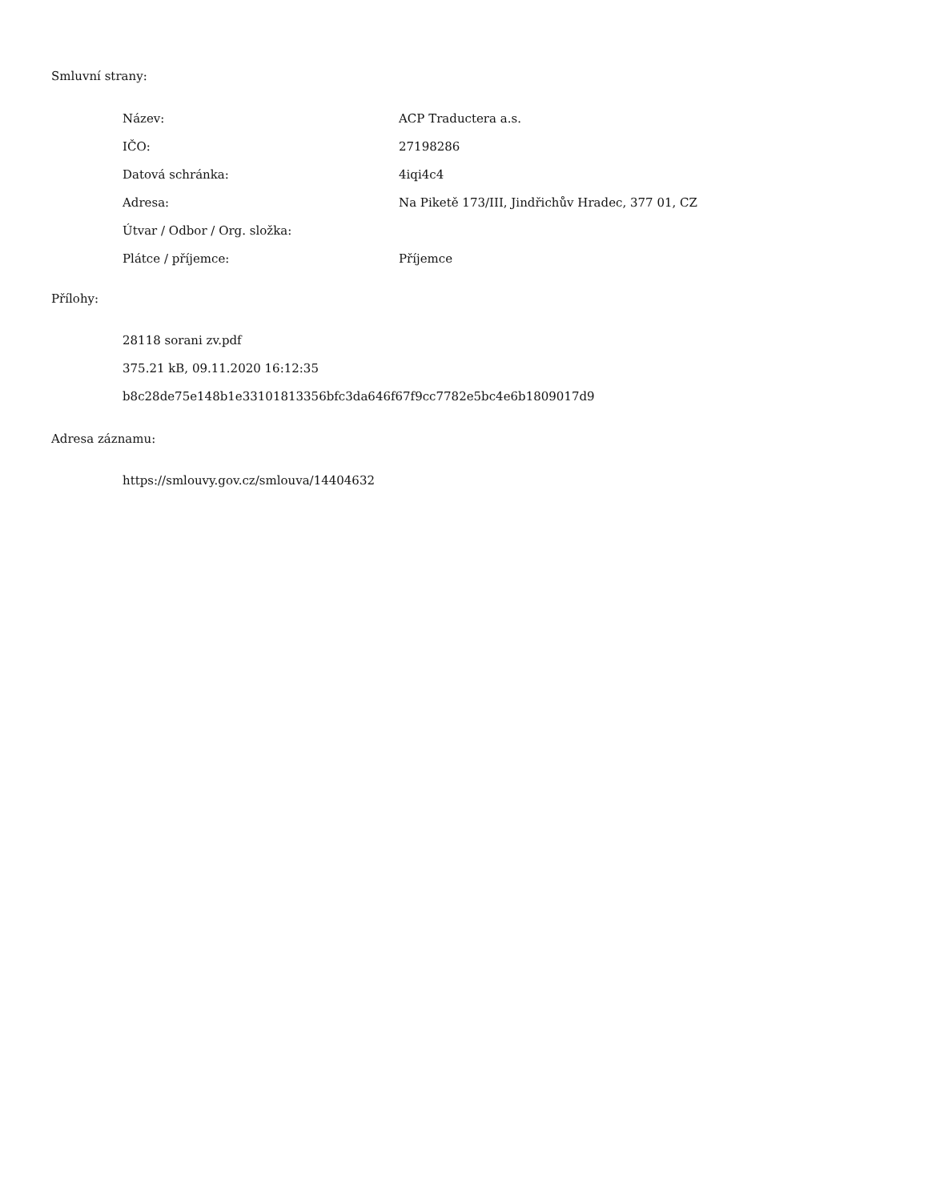Smluvní strany:
| Název: | ACP Traductera a.s. |
| IČO: | 27198286 |
| Datová schránka: | 4iqi4c4 |
| Adresa: | Na Piketě 173/III, Jindřichův Hradec, 377 01, CZ |
| Útvar / Odbor / Org. složka: | |
| Plátce / příjemce: | Příjemce |
Přílohy:
28118 sorani zv.pdf
375.21 kB, 09.11.2020 16:12:35
b8c28de75e148b1e33101813356bfc3da646f67f9cc7782e5bc4e6b1809017d9
Adresa záznamu:
https://smlouvy.gov.cz/smlouva/14404632